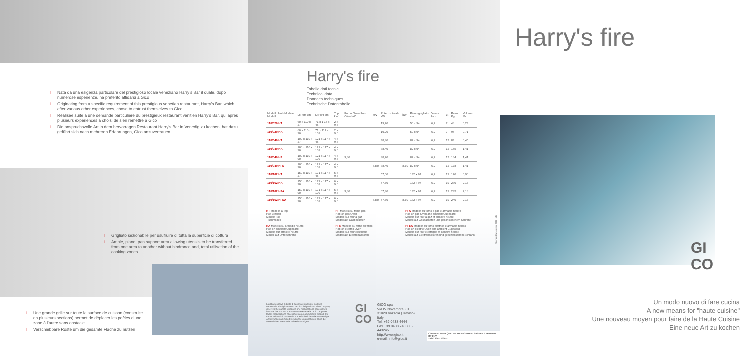I Nata da una esigenza particolare del prestigioso locale veneziano Harry’s Bar il quale, dopo numerose esperienze, ha preferito affidarsi a Gico
I Originating from a specific requirement of this prestigious venetian restaurant, Harry’s Bar, which after various other experiences, chose to entrust themselves to Gico
I Réalisée suite à une demande particulière du prestigieux restaurant vénitien Harry’s Bar, qui après plusieurs expériences a choisi de s’en remettre à Gico
I Die anspruchsvolle Art in dem hervorragen Restaurant Harry’s Bar in Venedig zu kochen, hat dazu geführt sich nach mehreren Erfahrungen, Gico anzuvertrauen
I Grigliato sezionabile per usufruire di tutta la superficie di cottura
I Ample, plane, pan support area allowing utensils to be transferred from one area to another without hindrance and, total utilisation of the cooking zones
I Une grande grille sur toute la surface de cuisson (construite en plusieurs sections) permet de déplacer les poêles d’une zone à l’autre sans obstacle
I Verschiebbare Roste um die gesamte Fläche zu nutzen
Harry's fire
Tabella dati tecnici
Technical data
Donnees techniques
Technische Datentabelle
| Modello Hob Modèle Modell | LxPxH cm | LxPxH cm | Top kW | Forno Oven Four Ofen kW | kW | Potenza totale kW | kW | Piano grigliato cm | Vasca Hcm | Lt | Peso Kg | Volume Mc |
| --- | --- | --- | --- | --- | --- | --- | --- | --- | --- | --- | --- | --- |
| 110/020 HT | 60 x 110 x 27 | 71 x 1 17 x 45 | 2 x 9,6 | | | 19,20 | | 50 x 94 | 6,2 | 7 | 48 | 0,23 |
| 110/020 HA | 60 x 110 x 90 | 71 x 117 x 109 | 2 x 9,6 | | | 19,20 | | 50 x 94 | 6,2 | 7 | 95 | 0,71 |
| 110/040 HT | 100 x 110 x 27 | 121 x 117 x 45 | 4 x 9,6 | | | 38,40 | | 82 x 94 | 6,2 | 12 | 83 | 0,45 |
| 110/040 HA | 100 x 110 x 90 | 121 x 117 x 109 | 4 x 9,6 | | | 38,40 | | 82 x 94 | 6,2 | 12 | 155 | 1,41 |
| 110/040 HF | 100 x 110 x 90 | 121 x 117 x 109 | 4 x 9,6 | 9,80 | | 48,20 | | 82 x 94 | 6,2 | 12 | 184 | 1,41 |
| 110/040 HFE | 100 x 110 x 90 | 121 x 117 x 109 | 4 x 9,6 | | 8,60 | 38,40 | 8,60 | 82 x 94 | 6,2 | 12 | 178 | 1,41 |
| 110/162 HT | 150 x 110 x 27 | 171 x 117 x 45 | 6 x 9,6 | | | 57,60 | | 132 x 94 | 6,2 | 19 | 120 | 0,90 |
| 110/162 HA | 150 x 110 x 90 | 171 x 117 x 109 | 6 x 9,6 | | | 57,60 | | 132 x 94 | 6,2 | 19 | 230 | 2,18 |
| 110/162 HFA | 150 x 110 x 90 | 171 x 117 x 109 | 6 x 9,6 | 9,80 | | 67,40 | | 132 x 94 | 6,2 | 19 | 245 | 2,18 |
| 110/162 HFEA | 150 x 110 x 90 | 171 x 117 x 109 | 6 x 9,6 | | 8,60 | 57,60 | 8,60 | 132 x 94 | 6,2 | 19 | 240 | 2,18 |
HT Modello a Top
Hob version
Modèle Top
Tischmodell
HF Modello su forno gas
Hob on gas Oven
Modèle sur four à gaz
Modell auf Gasbackofen
HFA Modello su forno a gas e armadio neutro
Hob on gas Oven and ambient Cupboard
Modèle sur four à gaz et armoire neutre
Modell auf Gasbackofen und geschlossenem Schrank
HA Modello su armadio neutro
Hob on ambient Cupboard
Modèle sur armoire neutre
Modell auf Unterschrank
HFE Modello su forno elettrico
Hob on electric Oven
Modèle sur four électrique
Modell auf Elektrobackofen
HFEA Modello su forno elettrico e armadio neutro
Hob on electric Oven and ambient Cupboard
Modèle sur four électrique et armoire neutre
Modell auf Elektrobackofen und geschlossenem Schrank
La ditta si riserva il diritto di apportare qualsiasi modifica necessaria al miglioramento tecnico del prodotto. The Company reserves the right to introduce any modifications necessary to improve the product. La Maison se réserve le droit d'apporter toutes modifications nécessaires pour améliorer le produit. Die Firma behält sich das Recht vor, erforderliche oder notwendige Aenderungen an ihren Erzeugnisse vorzunehmen, ohne die wesentlichen Merkmale zu beeinträchtigen.
GI
CO
GICO spa
Via IV Novembre, 81
31028 Vazzola (Treviso) Italy
Tel. +39 0438 4444
Fax +39 0438 740386 - 443245
http://www.gico.it
e-mail: info@gico.it
COMPANY WITH QUALITY MANAGEMENT SYSTEM CERTIFIED BY DNV
= ISO 9001:2000 =
Stampa: Eurostampa 2000 - VR
Harry's fire
GI
CO
Un modo nuovo di fare cucina
A new means for "haute cuisine"
Une nouveau moyen pour faire de la Haute Cuisine
Eine neue Art zu kochen